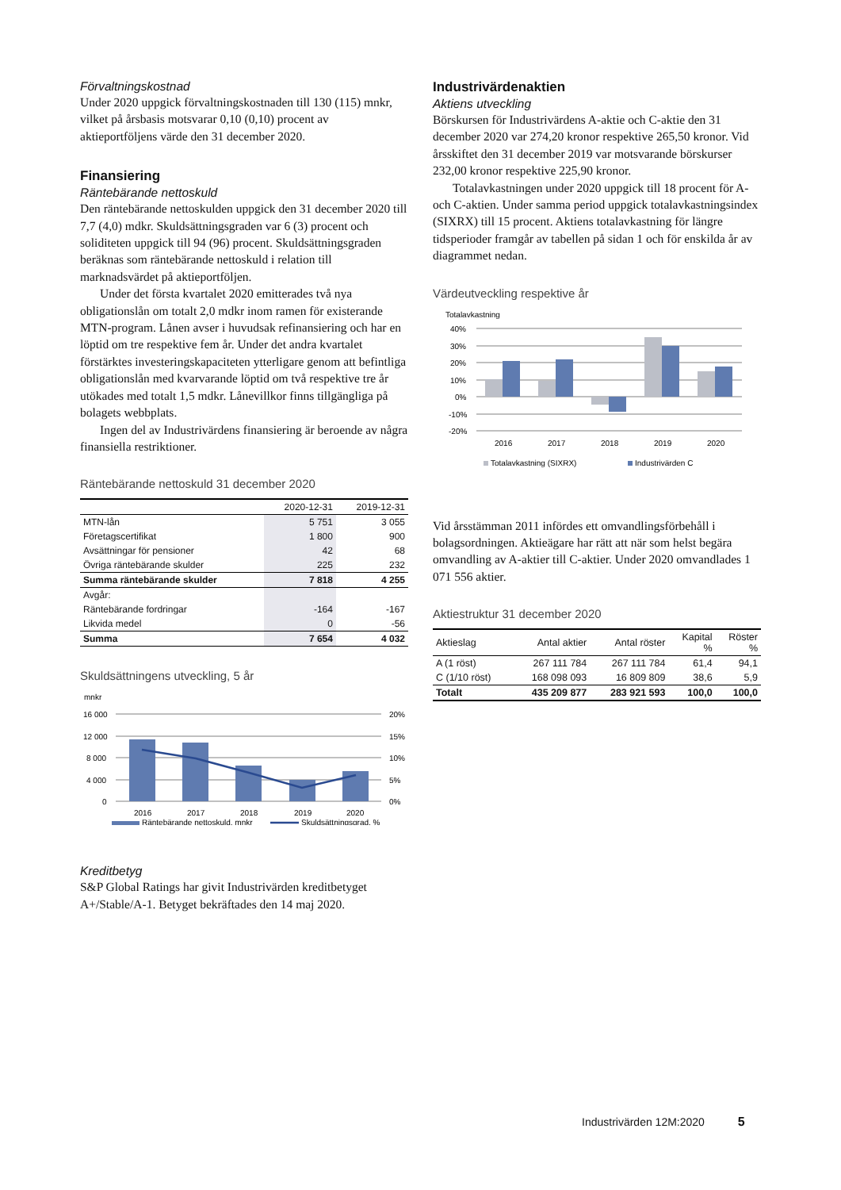Förvaltningskostnad
Under 2020 uppgick förvaltningskostnaden till 130 (115) mnkr, vilket på årsbasis motsvarar 0,10 (0,10) procent av aktieportföljens värde den 31 december 2020.
Finansiering
Räntebärande nettoskuld
Den räntebärande nettoskulden uppgick den 31 december 2020 till 7,7 (4,0) mdkr. Skuldsättningsgraden var 6 (3) procent och soliditeten uppgick till 94 (96) procent. Skuldsättningsgraden beräknas som räntebärande nettoskuld i relation till marknadsvärdet på aktieportföljen.
Under det första kvartalet 2020 emitterades två nya obligationslån om totalt 2,0 mdkr inom ramen för existerande MTN-program. Lånen avser i huvudsak refinansiering och har en löptid om tre respektive fem år. Under det andra kvartalet förstärktes investeringskapaciteten ytterligare genom att befintliga obligationslån med kvarvarande löptid om två respektive tre år utökades med totalt 1,5 mdkr. Lånevillkor finns tillgängliga på bolagets webbplats.
Ingen del av Industrivärdens finansiering är beroende av några finansiella restriktioner.
Räntebärande nettoskuld 31 december 2020
| | 2020-12-31 | 2019-12-31 |
| --- | --- | --- |
| MTN-lån | 5 751 | 3 055 |
| Företagscertifikat | 1 800 | 900 |
| Avsättningar för pensioner | 42 | 68 |
| Övriga räntebärande skulder | 225 | 232 |
| Summa räntebärande skulder | 7 818 | 4 255 |
| Avgår: | | |
| Räntebärande fordringar | -164 | -167 |
| Likvida medel | 0 | -56 |
| Summa | 7 654 | 4 032 |
Skuldsättningens utveckling, 5 år
mnkr
16 000
12 000
8 000
4 000
0
20%
15%
10%
5%
0%
2016
2017
2018
2019
2020
Räntebärande nettoskuld, mnkr
Skuldsättningsgrad, %
Kreditbetyg
S&P Global Ratings har givit Industrivärden kreditbetyget A+/Stable/A-1. Betyget bekräftades den 14 maj 2020.
Industrivärdenaktien
Aktiens utveckling
Börskursen för Industrivärdens A-aktie och C-aktie den 31 december 2020 var 274,20 kronor respektive 265,50 kronor. Vid årsskiftet den 31 december 2019 var motsvarande börskurser 232,00 kronor respektive 225,90 kronor.
Totalavkastningen under 2020 uppgick till 18 procent för A- och C-aktien. Under samma period uppgick totalavkastningsindex (SIXRX) till 15 procent. Aktiens totalavkastning för längre tidsperioder framgår av tabellen på sidan 1 och för enskilda år av diagrammet nedan.
Värdeutveckling respektive år
Totalavkastning
40%
30%
20%
10%
0%
-10%
-20%
2016
2017
2018
2019
2020
Totalavkastning (SIXRX)
Industrivärden C
Vid årsstämman 2011 infördes ett omvandlingsförbehåll i bolagsordningen. Aktieägare har rätt att när som helst begära omvandling av A-aktier till C-aktier. Under 2020 omvandlades 1 071 556 aktier.
Aktiestruktur 31 december 2020
| Aktieslag | Antal aktier | Antal röster | Kapital % | Röster % |
| --- | --- | --- | --- | --- |
| A (1 röst) | 267 111 784 | 267 111 784 | 61,4 | 94,1 |
| C (1/10 röst) | 168 098 093 | 16 809 809 | 38,6 | 5,9 |
| Totalt | 435 209 877 | 283 921 593 | 100,0 | 100,0 |
Industrivärden 12M:2020 5